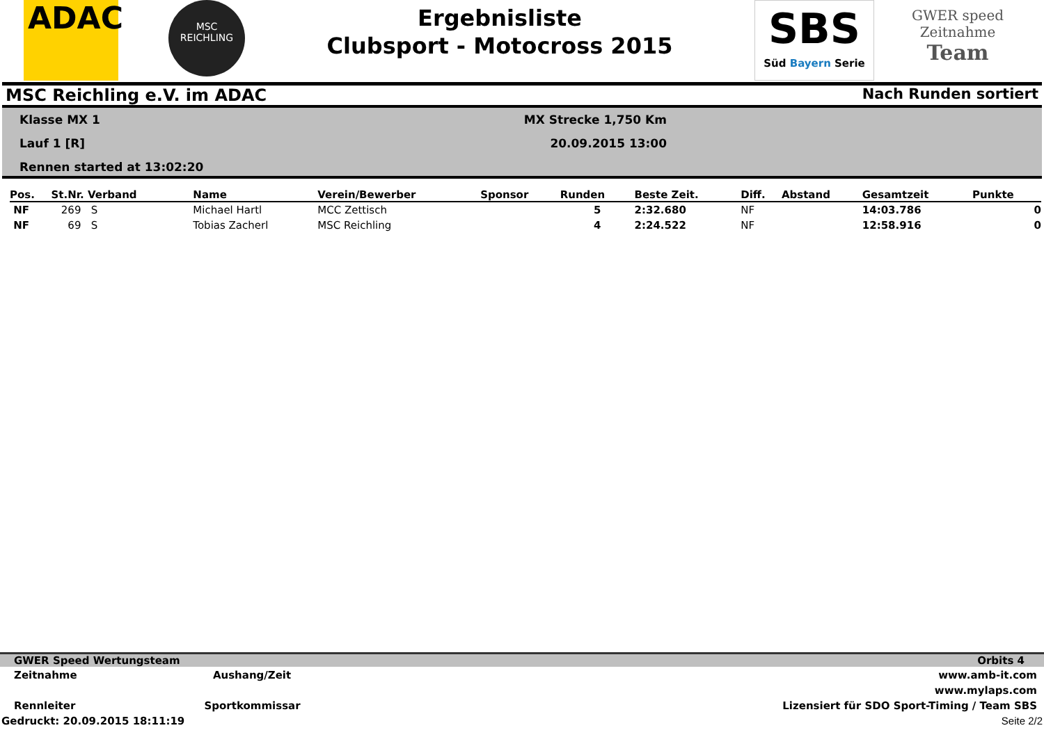ADAC
MSC
REICHLING
Ergebnisliste
Clubsport - Motocross 2015
SBS
Süd Bayern Serie
GWER speed
Zeitnahme
Team
MSC Reichling e.V. im ADAC Nach Runden sortiert
Klasse MX 1
Lauf 1 [R]
Rennen started at 13:02:20
MX Strecke 1,750 Km
20.09.2015 13:00
| Pos. | St.Nr. Verband | Name | Verein/Bewerber | Sponsor | Runden | Beste Zeit. | Diff. | Abstand | Gesamtzeit | Punkte |
| --- | --- | --- | --- | --- | --- | --- | --- | --- | --- | --- |
| NF | 269 S | Michael Hartl | MCC Zettisch | | 5 | 2:32.680 | NF | | 14:03.786 | 0 |
| NF | 69 S | Tobias Zacherl | MSC Reichling | | 4 | 2:24.522 | NF | | 12:58.916 | 0 |
GWER Speed Wertungsteam Orbits 4
Zeitnahme Aushang/Zeit www.amb-it.com
www.mylaps.com
Rennleiter Sportkommissar Lizensiert für SDO Sport-Timing / Team SBS
Gedruckt: 20.09.2015 18:11:19 Seite 2/2